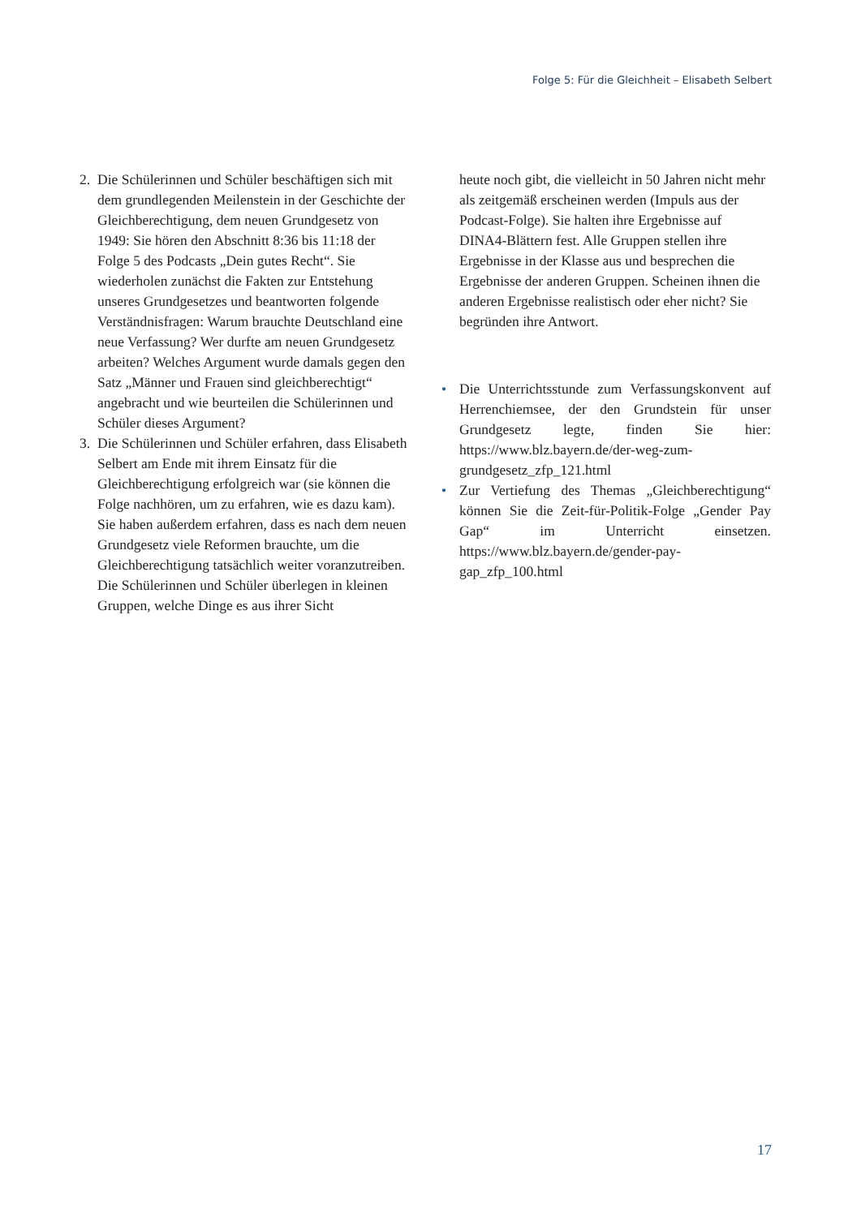Folge 5: Für die Gleichheit – Elisabeth Selbert
2. Die Schülerinnen und Schüler beschäftigen sich mit dem grundlegenden Meilenstein in der Geschichte der Gleichberechtigung, dem neuen Grundgesetz von 1949: Sie hören den Abschnitt 8:36 bis 11:18 der Folge 5 des Podcasts „Dein gutes Recht“. Sie wiederholen zunächst die Fakten zur Entstehung unseres Grundgesetzes und beantworten folgende Verständnisfragen: Warum brauchte Deutschland eine neue Verfassung? Wer durfte am neuen Grundgesetz arbeiten? Welches Argument wurde damals gegen den Satz „Männer und Frauen sind gleichberechtigt“ angebracht und wie beurteilen die Schülerinnen und Schüler dieses Argument?
3. Die Schülerinnen und Schüler erfahren, dass Elisabeth Selbert am Ende mit ihrem Einsatz für die Gleichberechtigung erfolgreich war (sie können die Folge nachhören, um zu erfahren, wie es dazu kam). Sie haben außerdem erfahren, dass es nach dem neuen Grundgesetz viele Reformen brauchte, um die Gleichberechtigung tatsächlich weiter voranzutreiben. Die Schülerinnen und Schüler überlegen in kleinen Gruppen, welche Dinge es aus ihrer Sicht
heute noch gibt, die vielleicht in 50 Jahren nicht mehr als zeitgemäß erscheinen werden (Impuls aus der Podcast-Folge). Sie halten ihre Ergebnisse auf DINA4-Blättern fest. Alle Gruppen stellen ihre Ergebnisse in der Klasse aus und besprechen die Ergebnisse der anderen Gruppen. Scheinen ihnen die anderen Ergebnisse realistisch oder eher nicht? Sie begründen ihre Antwort.
• Die Unterrichtsstunde zum Verfassungskonvent auf Herrenchiemsee, der den Grundstein für unser Grundgesetz legte, finden Sie hier: https://www.blz.bayern.de/der-weg-zum-grundgesetz_zfp_121.html
• Zur Vertiefung des Themas „Gleichberechtigung“ können Sie die Zeit-für-Politik-Folge „Gender Pay Gap“ im Unterricht einsetzen. https://www.blz.bayern.de/gender-pay-gap_zfp_100.html
17